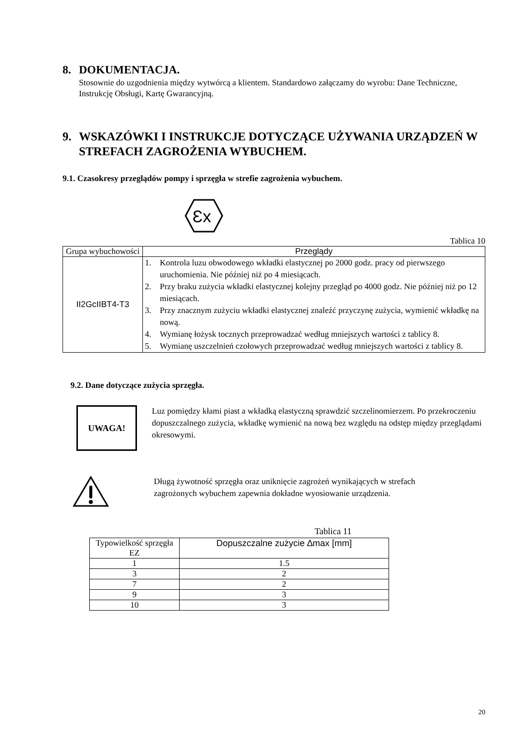8. DOKUMENTACJA.
Stosownie do uzgodnienia między wytwórcą a klientem. Standardowo załączamy do wyrobu: Dane Techniczne, Instrukcję Obsługi, Kartę Gwarancyjną.
9. WSKAZÓWKI I INSTRUKCJE DOTYCZĄCE UŻYWANIA URZĄDZEŃ W STREFACH ZAGROŻENIA WYBUCHEM.
9.1. Czasokresy przeglądów pompy i sprzęgła w strefie zagrożenia wybuchem.
Ɛx
Tablica 10
| Grupa wybuchowości | Przeglądy |
| --- | --- |
| II2GcIIBT4-T3 | 1. Kontrola luzu obwodowego wkładki elastycznej po 2000 godz. pracy od pierwszego uruchomienia. Nie później niż po 4 miesiącach. 2. Przy braku zużycia wkładki elastycznej kolejny przegląd po 4000 godz. Nie później niż po 12 miesiącach. 3. Przy znacznym zużyciu wkładki elastycznej znaleźć przyczynę zużycia, wymienić wkładkę na nową. 4. Wymianę łożysk tocznych przeprowadzać według mniejszych wartości z tablicy 8. 5. Wymianę uszczelnień czołowych przeprowadzać według mniejszych wartości z tablicy 8. |
9.2. Dane dotyczące zużycia sprzęgła.
UWAGA!
Luz pomiędzy kłami piast a wkładką elastyczną sprawdzić szczelinomierzem. Po przekroczeniu dopuszczalnego zużycia, wkładkę wymienić na nową bez względu na odstęp między przeglądami okresowymi.
Długą żywotność sprzęgła oraz uniknięcie zagrożeń wynikających w strefach zagrożonych wybuchem zapewnia dokładne wyosiowanie urządzenia.
Tablica 11
| Typowielkość sprzęgła EZ | Dopuszczalne zużycie ∆max [mm] |
| --- | --- |
| 1 | 1.5 |
| 3 | 2 |
| 7 | 2 |
| 9 | 3 |
| 10 | 3 |
20